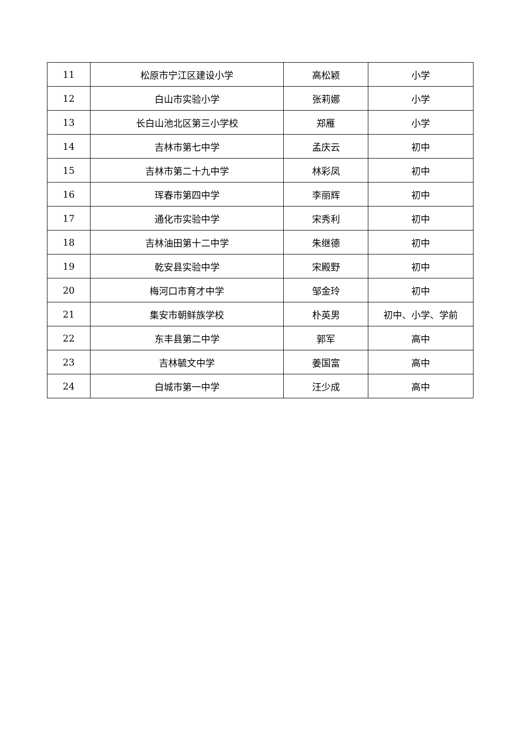| 11 | 松原市宁江区建设小学 | 高松颖 | 小学 |
| 12 | 白山市实验小学 | 张莉娜 | 小学 |
| 13 | 长白山池北区第三小学校 | 郑雁 | 小学 |
| 14 | 吉林市第七中学 | 孟庆云 | 初中 |
| 15 | 吉林市第二十九中学 | 林彩凤 | 初中 |
| 16 | 珲春市第四中学 | 李丽辉 | 初中 |
| 17 | 通化市实验中学 | 宋秀利 | 初中 |
| 18 | 吉林油田第十二中学 | 朱继德 | 初中 |
| 19 | 乾安县实验中学 | 宋殿野 | 初中 |
| 20 | 梅河口市育才中学 | 邹金玲 | 初中 |
| 21 | 集安市朝鲜族学校 | 朴英男 | 初中、小学、学前 |
| 22 | 东丰县第二中学 | 郭军 | 高中 |
| 23 | 吉林毓文中学 | 姜国富 | 高中 |
| 24 | 白城市第一中学 | 汪少成 | 高中 |